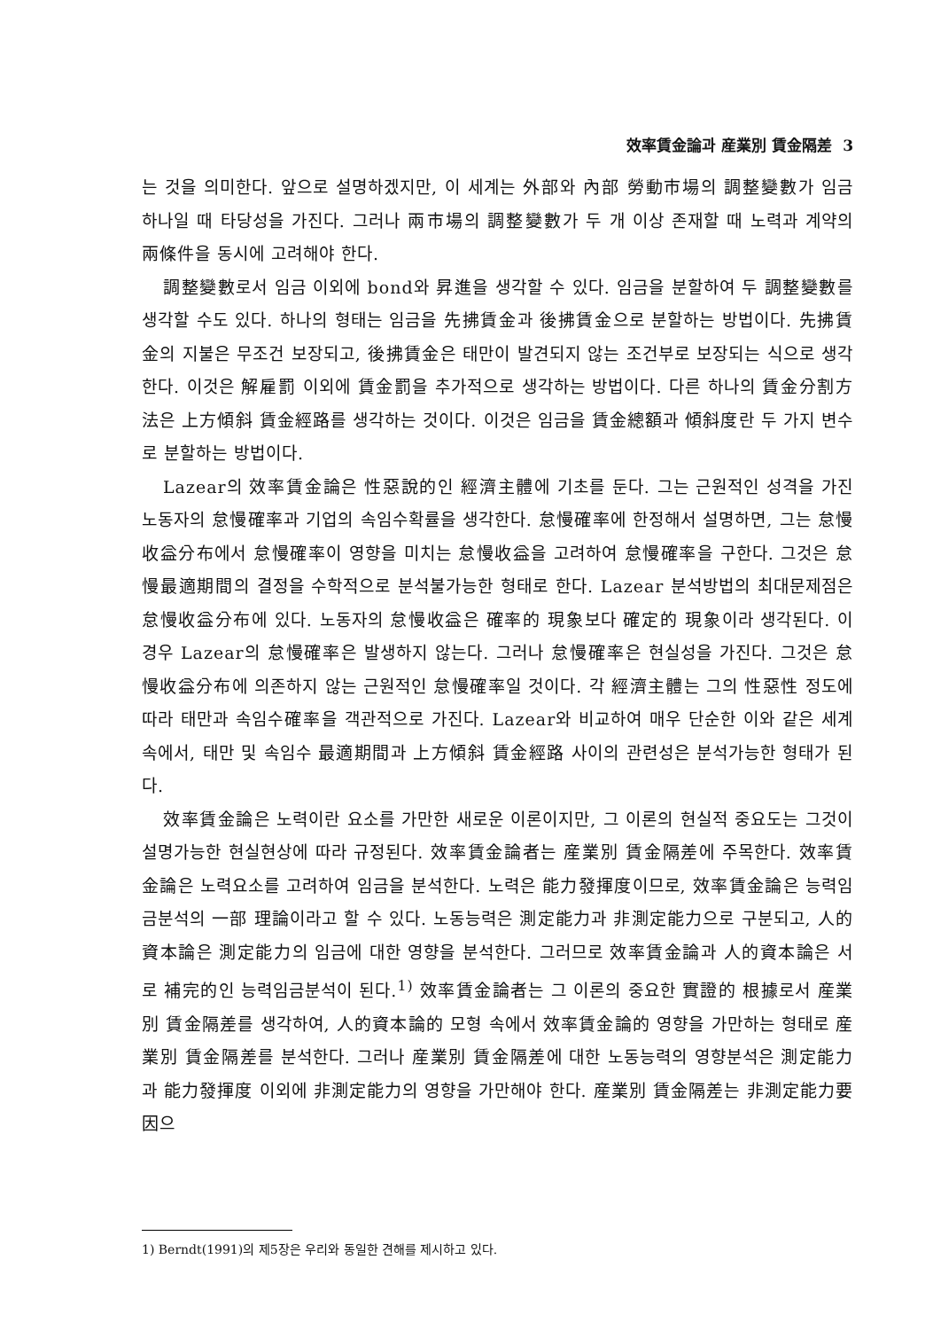效率賃金論과 産業別 賃金隔差 3
는 것을 의미한다. 앞으로 설명하겠지만, 이 세계는 外部와 內部 勞動市場의 調整變數가 임금 하나일 때 타당성을 가진다. 그러나 兩市場의 調整變數가 두 개 이상 존재할 때 노력과 계약의 兩條件을 동시에 고려해야 한다.
調整變數로서 임금 이외에 bond와 昇進을 생각할 수 있다. 임금을 분할하여 두 調整變數를 생각할 수도 있다. 하나의 형태는 임금을 先拂賃金과 後拂賃金으로 분할하는 방법이다. 先拂賃金의 지불은 무조건 보장되고, 後拂賃金은 태만이 발견되지 않는 조건부로 보장되는 식으로 생각한다. 이것은 解雇罰 이외에 賃金罰을 추가적으로 생각하는 방법이다. 다른 하나의 賃金分割方法은 上方傾斜 賃金經路를 생각하는 것이다. 이것은 임금을 賃金總額과 傾斜度란 두 가지 변수로 분할하는 방법이다.
Lazear의 效率賃金論은 性惡說的인 經濟主體에 기초를 둔다. 그는 근원적인 성격을 가진 노동자의 怠慢確率과 기업의 속임수확률을 생각한다. 怠慢確率에 한정해서 설명하면, 그는 怠慢收益分布에서 怠慢確率이 영향을 미치는 怠慢收益을 고려하여 怠慢確率을 구한다. 그것은 怠慢最適期間의 결정을 수학적으로 분석불가능한 형태로 한다. Lazear 분석방법의 최대문제점은 怠慢收益分布에 있다. 노동자의 怠慢收益은 確率的 現象보다 確定的 現象이라 생각된다. 이 경우 Lazear의 怠慢確率은 발생하지 않는다. 그러나 怠慢確率은 현실성을 가진다. 그것은 怠慢收益分布에 의존하지 않는 근원적인 怠慢確率일 것이다. 각 經濟主體는 그의 性惡性 정도에 따라 태만과 속임수確率을 객관적으로 가진다. Lazear와 비교하여 매우 단순한 이와 같은 세계 속에서, 태만 및 속임수 最適期間과 上方傾斜 賃金經路 사이의 관련성은 분석가능한 형태가 된다.
效率賃金論은 노력이란 요소를 가만한 새로운 이론이지만, 그 이론의 현실적 중요도는 그것이 설명가능한 현실현상에 따라 규정된다. 效率賃金論者는 産業別 賃金隔差에 주목한다. 效率賃金論은 노력요소를 고려하여 임금을 분석한다. 노력은 能力發揮度이므로, 效率賃金論은 능력임금분석의 一部 理論이라고 할 수 있다. 노동능력은 測定能力과 非測定能力으로 구분되고, 人的資本論은 測定能力의 임금에 대한 영향을 분석한다. 그러므로 效率賃金論과 人的資本論은 서로 補完的인 능력임금분석이 된다.<sup>1)</sup> 效率賃金論者는 그 이론의 중요한 實證的 根據로서 産業別 賃金隔差를 생각하여, 人的資本論的 모형 속에서 效率賃金論的 영향을 가만하는 형태로 産業別 賃金隔差를 분석한다. 그러나 産業別 賃金隔差에 대한 노동능력의 영향분석은 測定能力과 能力發揮度 이외에 非測定能力의 영향을 가만해야 한다. 産業別 賃金隔差는 非測定能力要因으
1) Berndt(1991)의 제5장은 우리와 동일한 견해를 제시하고 있다.